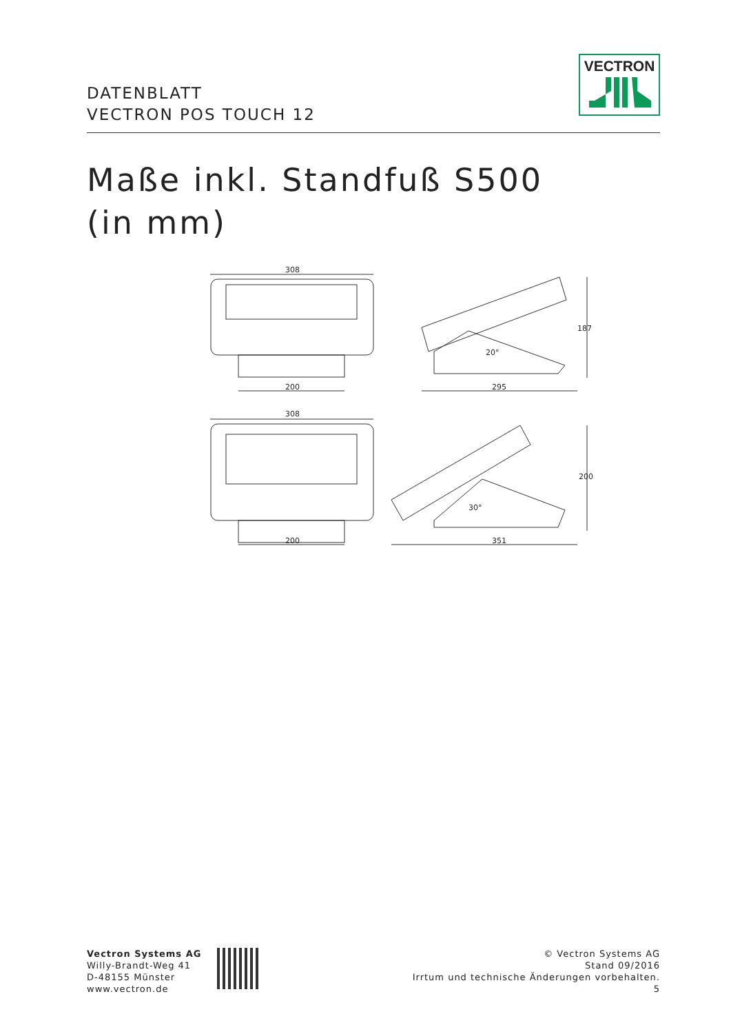DATENBLATT
VECTRON POS TOUCH 12
VECTRON
Maße inkl. Standfuß S500
(in mm)
308
200 295
187
20°
308
200 351
200
30°
Vectron Systems AG
Willy-Brandt-Weg 41
D-48155 Münster
www.vectron.de
© Vectron Systems AG
Stand 09/2016
Irrtum und technische Änderungen vorbehalten.
5